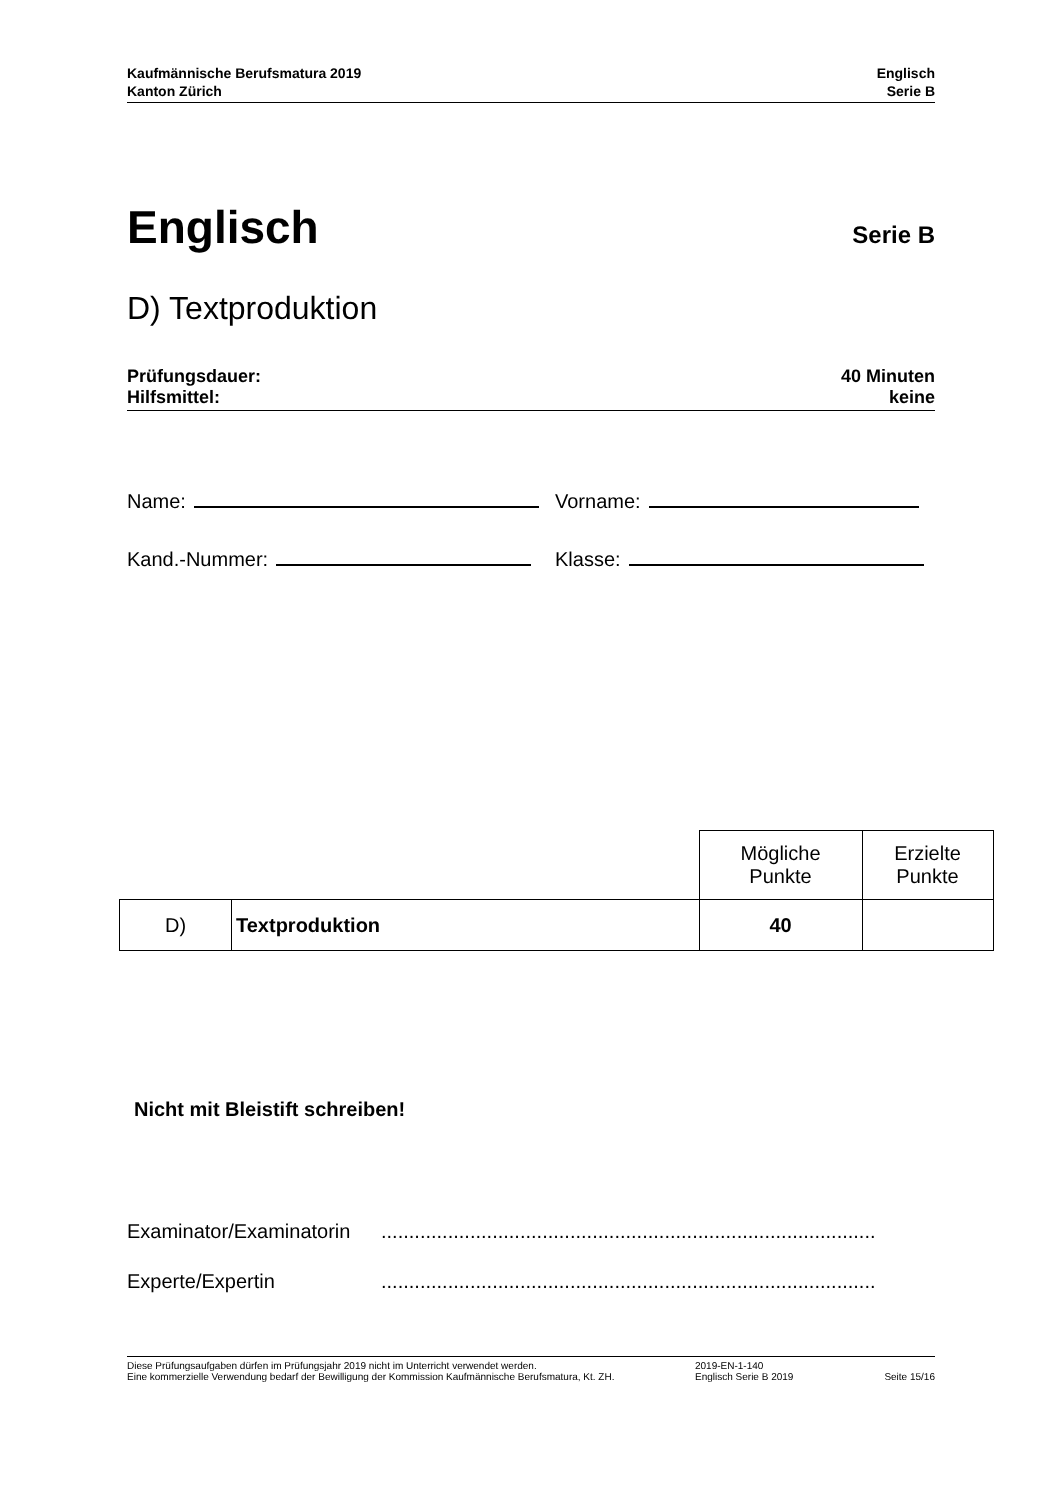Kaufmännische Berufsmatura 2019
Kanton Zürich
Englisch
Serie B
Englisch
Serie B
D) Textproduktion
Prüfungsdauer:
Hilfsmittel:
40 Minuten
keine
Name: Vorname:
Kand.-Nummer: Klasse:
| | | Mögliche Punkte | Erzielte Punkte |
| D) | Textproduktion | 40 | |
Nicht mit Bleistift schreiben!
Examinator/Examinatorin.........................................................................................
Experte/Expertin.........................................................................................
Diese Prüfungsaufgaben dürfen im Prüfungsjahr 2019 nicht im Unterricht verwendet werden.
Eine kommerzielle Verwendung bedarf der Bewilligung der Kommission Kaufmännische Berufsmatura, Kt. ZH.
2019-EN-1-140
Englisch Serie B 2019
Seite 15/16